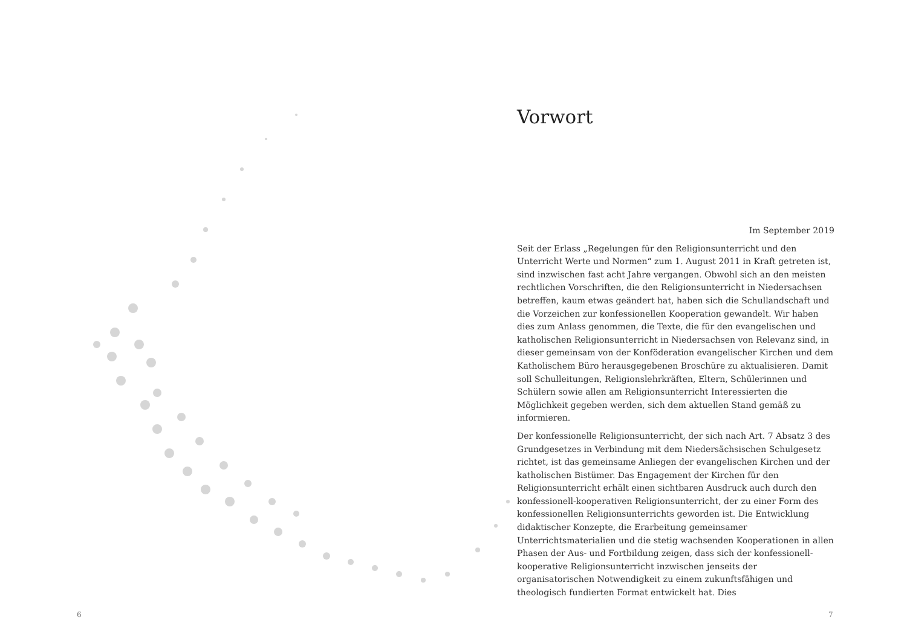Vorwort
Im September 2019
Seit der Erlass „Regelungen für den Religionsunterricht und den Unterricht Werte und Normen“ zum 1. August 2011 in Kraft getreten ist, sind inzwischen fast acht Jahre vergangen. Obwohl sich an den meisten rechtlichen Vorschriften, die den Religionsunterricht in Niedersachsen betreffen, kaum etwas geändert hat, haben sich die Schullandschaft und die Vorzeichen zur konfessionellen Kooperation gewandelt. Wir haben dies zum Anlass genommen, die Texte, die für den evangelischen und katholischen Religionsunterricht in Niedersachsen von Relevanz sind, in dieser gemeinsam von der Konföderation evangelischer Kirchen und dem Katholischem Büro herausgegebenen Broschüre zu aktualisieren. Damit soll Schulleitungen, Religionslehrkräften, Eltern, Schülerinnen und Schülern sowie allen am Religionsunterricht Interessierten die Möglichkeit gegeben werden, sich dem aktuellen Stand gemäß zu informieren.
Der konfessionelle Religionsunterricht, der sich nach Art. 7 Absatz 3 des Grundgesetzes in Verbindung mit dem Niedersächsischen Schulgesetz richtet, ist das gemeinsame Anliegen der evangelischen Kirchen und der katholischen Bistümer. Das Engagement der Kirchen für den Religionsunterricht erhält einen sichtbaren Ausdruck auch durch den konfessionell-kooperativen Religionsunterricht, der zu einer Form des konfessionellen Religionsunterrichts geworden ist. Die Entwicklung didaktischer Konzepte, die Erarbeitung gemeinsamer Unterrichtsmaterialien und die stetig wachsenden Kooperationen in allen Phasen der Aus- und Fortbildung zeigen, dass sich der konfessionell-kooperative Religionsunterricht inzwischen jenseits der organisatorischen Notwendigkeit zu einem zukunftsfähigen und theologisch fundierten Format entwickelt hat. Dies
6 7